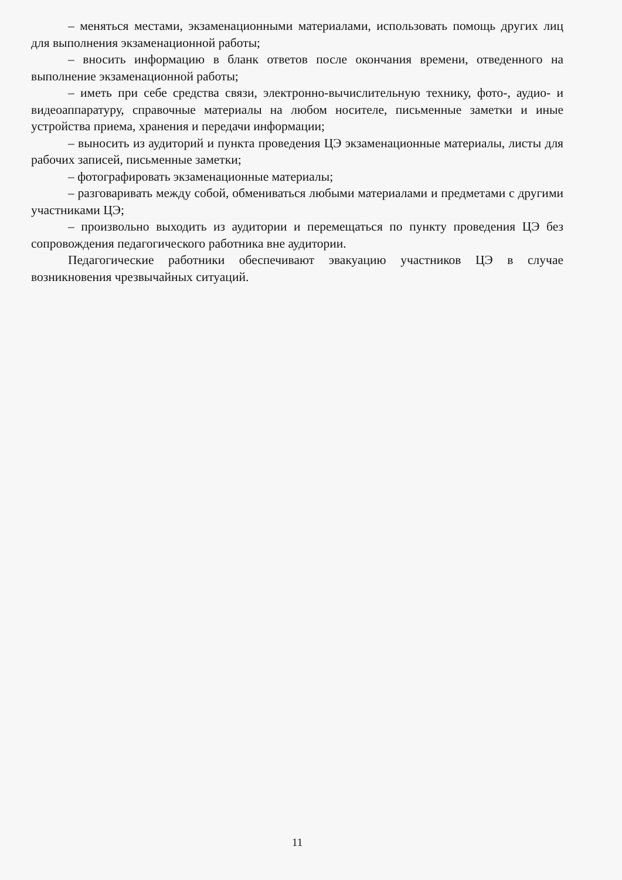– меняться местами, экзаменационными материалами, использовать помощь других лиц для выполнения экзаменационной работы;
– вносить информацию в бланк ответов после окончания времени, отведенного на выполнение экзаменационной работы;
– иметь при себе средства связи, электронно-вычислительную технику, фото-, аудио- и видеоаппаратуру, справочные материалы на любом носителе, письменные заметки и иные устройства приема, хранения и передачи информации;
– выносить из аудиторий и пункта проведения ЦЭ экзаменационные материалы, листы для рабочих записей, письменные заметки;
– фотографировать экзаменационные материалы;
– разговаривать между собой, обмениваться любыми материалами и предметами с другими участниками ЦЭ;
– произвольно выходить из аудитории и перемещаться по пункту проведения ЦЭ без сопровождения педагогического работника вне аудитории.
Педагогические работники обеспечивают эвакуацию участников ЦЭ в случае возникновения чрезвычайных ситуаций.
11